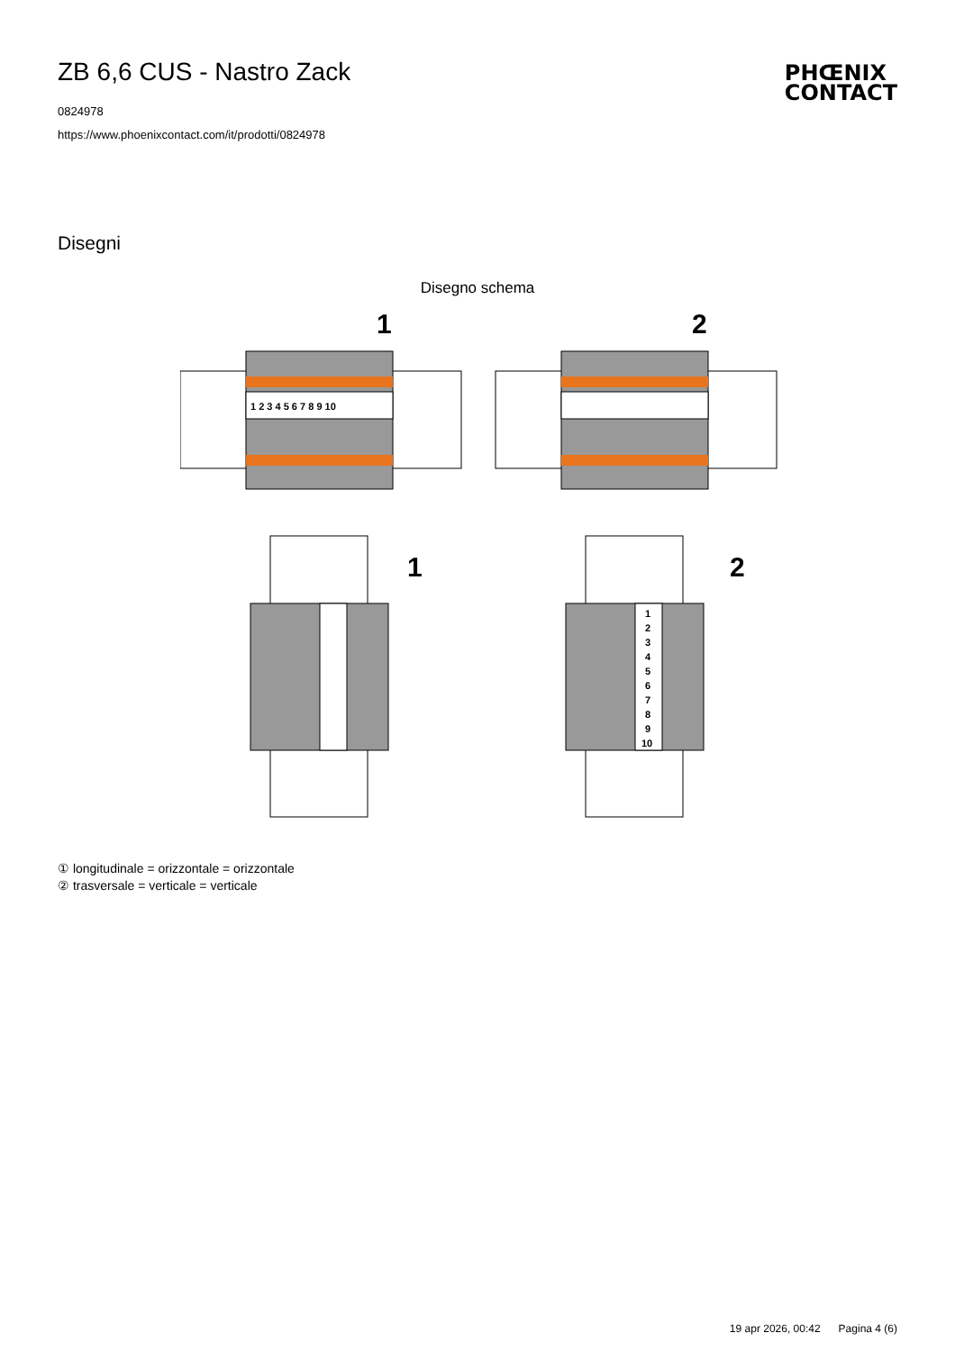ZB 6,6 CUS - Nastro Zack
0824978
https://www.phoenixcontact.com/it/prodotti/0824978
PHŒNIX
CONTACT
Disegni
Disegno schema
1
2
1
2
1 2 3 4 5 6 7 8 9 10
1
2
3
4
5
6
7
8
9
10
① longitudinale = orizzontale = orizzontale
② trasversale = verticale = verticale
19 apr 2026, 00:42 Pagina 4 (6)